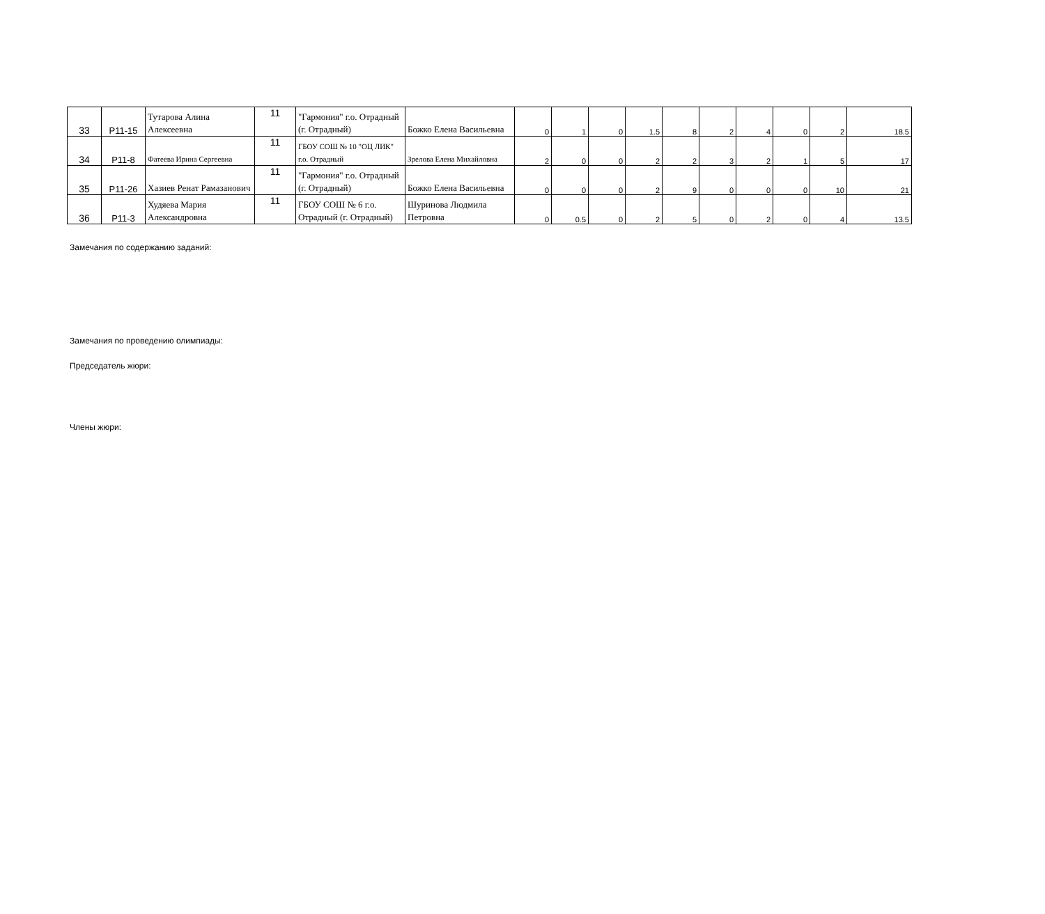| 33 | P11-15 | Тутарова Алина Алексеевна | 11 | "Гармония" г.о. Отрадный (г. Отрадный) | Божко Елена Васильевна | 0 | 1 | 0 | 1.5 | 8 | 2 | 4 | 0 | 2 | 18.5 |
| 34 | P11-8 | Фатеева Ирина Сергеевна | 11 | ГБОУ СОШ № 10 "ОЦ ЛИК" г.о. Отрадный | Зрелова Елена Михайловна | 2 | 0 | 0 | 2 | 2 | 3 | 2 | 1 | 5 | 17 |
| 35 | P11-26 | Хазиев Ренат Рамазанович | 11 | "Гармония" г.о. Отрадный (г. Отрадный) | Божко Елена Васильевна | 0 | 0 | 0 | 2 | 9 | 0 | 0 | 0 | 10 | 21 |
| 36 | P11-3 | Худяева Мария Александровна | 11 | ГБОУ СОШ № 6 г.о. Отрадный (г. Отрадный) | Шуринова Людмила Петровна | 0 | 0.5 | 0 | 2 | 5 | 0 | 2 | 0 | 4 | 13.5 |
Замечания по содержанию заданий:
Замечания по проведению олимпиады:
Председатель жюри:
Члены жюри: